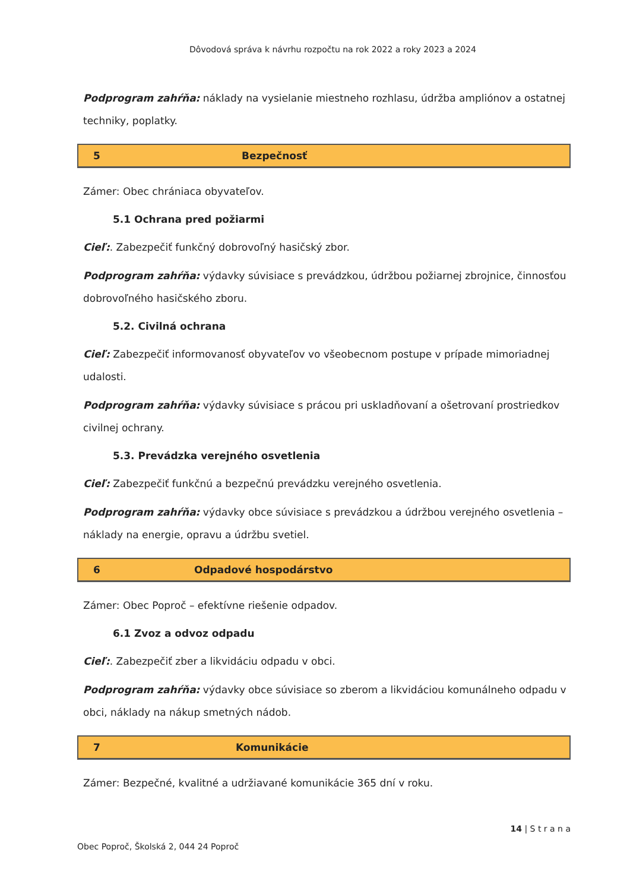Dôvodová správa k návrhu rozpočtu na rok 2022 a roky 2023 a 2024
Podprogram zahŕňa: náklady na vysielanie miestneho rozhlasu, údržba ampliónov a ostatnej techniky, poplatky.
5 Bezpečnosť
Zámer: Obec chrániaca obyvateľov.
5.1 Ochrana pred požiarmi
Cieľ:. Zabezpečiť funkčný dobrovoľný hasičský zbor.
Podprogram zahŕňa: výdavky súvisiace s prevádzkou, údržbou požiarnej zbrojnice, činnosťou dobrovoľného hasičského zboru.
5.2. Civilná ochrana
Cieľ: Zabezpečiť informovanosť obyvateľov vo všeobecnom postupe v prípade mimoriadnej udalosti.
Podprogram zahŕňa: výdavky súvisiace s prácou pri uskladňovaní a ošetrovaní prostriedkov civilnej ochrany.
5.3. Prevádzka verejného osvetlenia
Cieľ: Zabezpečiť funkčnú a bezpečnú prevádzku verejného osvetlenia.
Podprogram zahŕňa: výdavky obce súvisiace s prevádzkou a údržbou verejného osvetlenia – náklady na energie, opravu a údržbu svetiel.
6 Odpadové hospodárstvo
Zámer: Obec Poproč – efektívne riešenie odpadov.
6.1 Zvoz a odvoz odpadu
Cieľ:. Zabezpečiť zber a likvidáciu odpadu v obci.
Podprogram zahŕňa: výdavky obce súvisiace so zberom a likvidáciou komunálneho odpadu v obci, náklady na nákup smetných nádob.
7 Komunikácie
Zámer: Bezpečné, kvalitné a udržiavané komunikácie 365 dní v roku.
Obec Poproč, Školská 2, 044 24 Poproč 14 | S t r a n a